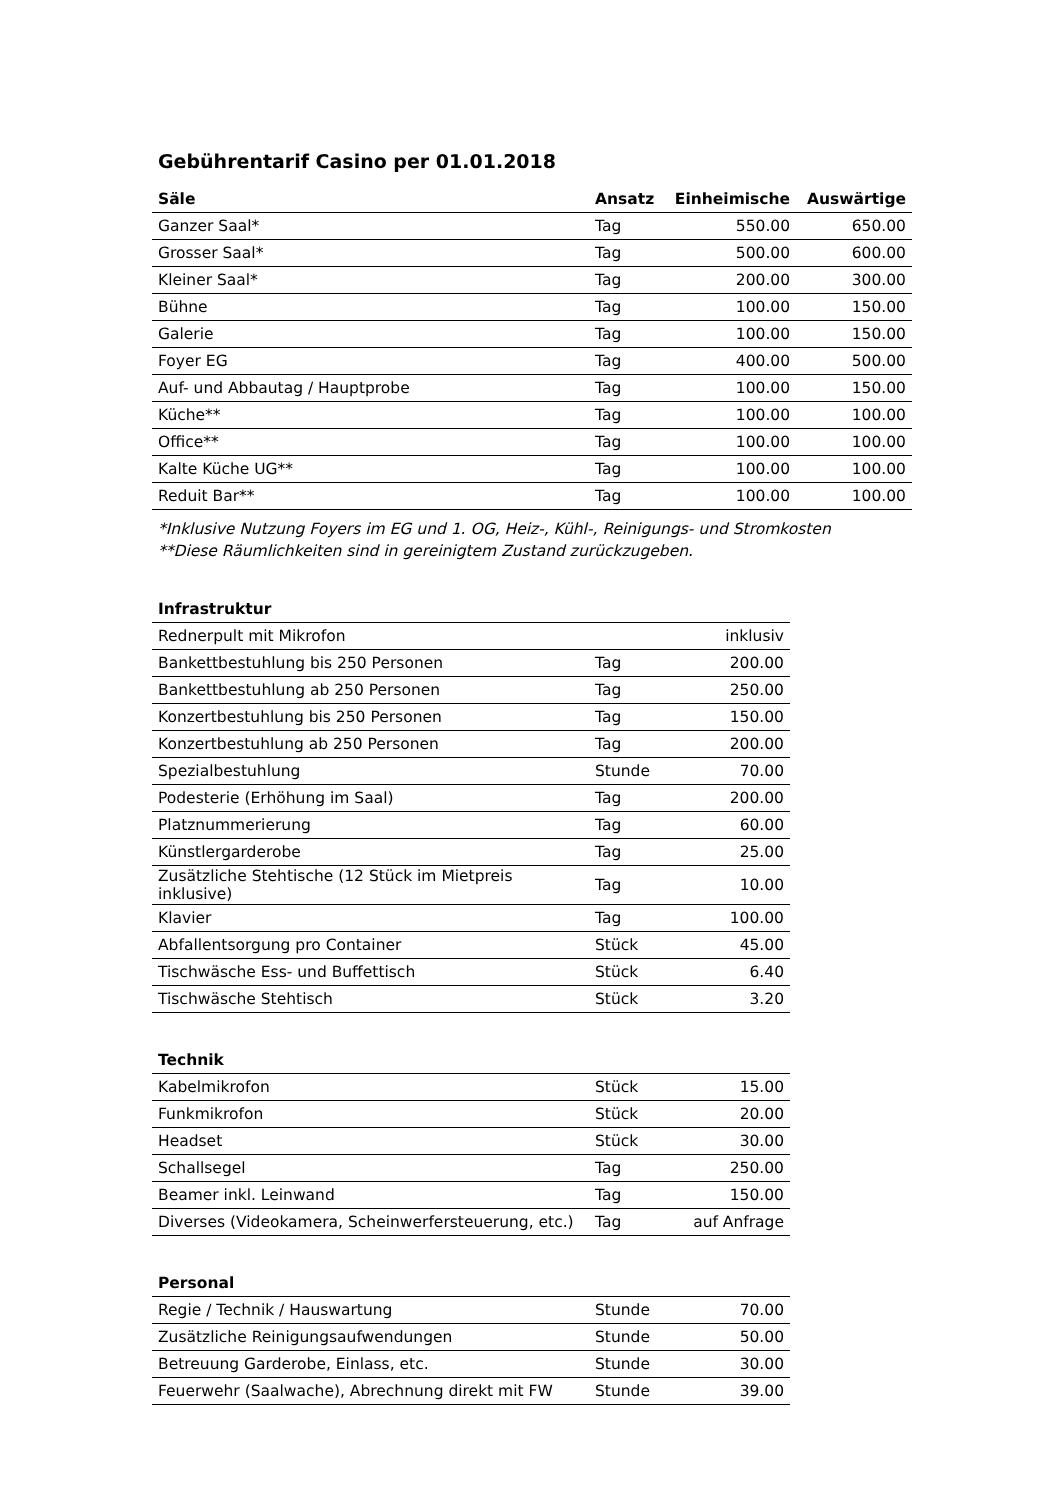Gebührentarif Casino per 01.01.2018
| Säle | Ansatz | Einheimische | Auswärtige |
| --- | --- | --- | --- |
| Ganzer Saal* | Tag | 550.00 | 650.00 |
| Grosser Saal* | Tag | 500.00 | 600.00 |
| Kleiner Saal* | Tag | 200.00 | 300.00 |
| Bühne | Tag | 100.00 | 150.00 |
| Galerie | Tag | 100.00 | 150.00 |
| Foyer EG | Tag | 400.00 | 500.00 |
| Auf- und Abbautag / Hauptprobe | Tag | 100.00 | 150.00 |
| Küche** | Tag | 100.00 | 100.00 |
| Office** | Tag | 100.00 | 100.00 |
| Kalte Küche UG** | Tag | 100.00 | 100.00 |
| Reduit Bar** | Tag | 100.00 | 100.00 |
*Inklusive Nutzung Foyers im EG und 1. OG, Heiz-, Kühl-, Reinigungs- und Stromkosten
**Diese Räumlichkeiten sind in gereinigtem Zustand zurückzugeben.
| Infrastruktur | | |
| --- | --- | --- |
| Rednerpult mit Mikrofon | | inklusiv |
| Bankettbestuhlung bis 250 Personen | Tag | 200.00 |
| Bankettbestuhlung ab 250 Personen | Tag | 250.00 |
| Konzertbestuhlung bis 250 Personen | Tag | 150.00 |
| Konzertbestuhlung ab 250 Personen | Tag | 200.00 |
| Spezialbestuhlung | Stunde | 70.00 |
| Podesterie (Erhöhung im Saal) | Tag | 200.00 |
| Platznummerierung | Tag | 60.00 |
| Künstlergarderobe | Tag | 25.00 |
| Zusätzliche Stehtische (12 Stück im Mietpreis inklusive) | Tag | 10.00 |
| Klavier | Tag | 100.00 |
| Abfallentsorgung pro Container | Stück | 45.00 |
| Tischwäsche Ess- und Buffettisch | Stück | 6.40 |
| Tischwäsche Stehtisch | Stück | 3.20 |
| Technik | | |
| --- | --- | --- |
| Kabelmikrofon | Stück | 15.00 |
| Funkmikrofon | Stück | 20.00 |
| Headset | Stück | 30.00 |
| Schallsegel | Tag | 250.00 |
| Beamer inkl. Leinwand | Tag | 150.00 |
| Diverses (Videokamera, Scheinwerfersteuerung, etc.) | Tag | auf Anfrage |
| Personal | | |
| --- | --- | --- |
| Regie / Technik / Hauswartung | Stunde | 70.00 |
| Zusätzliche Reinigungsaufwendungen | Stunde | 50.00 |
| Betreuung Garderobe, Einlass, etc. | Stunde | 30.00 |
| Feuerwehr (Saalwache), Abrechnung direkt mit FW | Stunde | 39.00 |